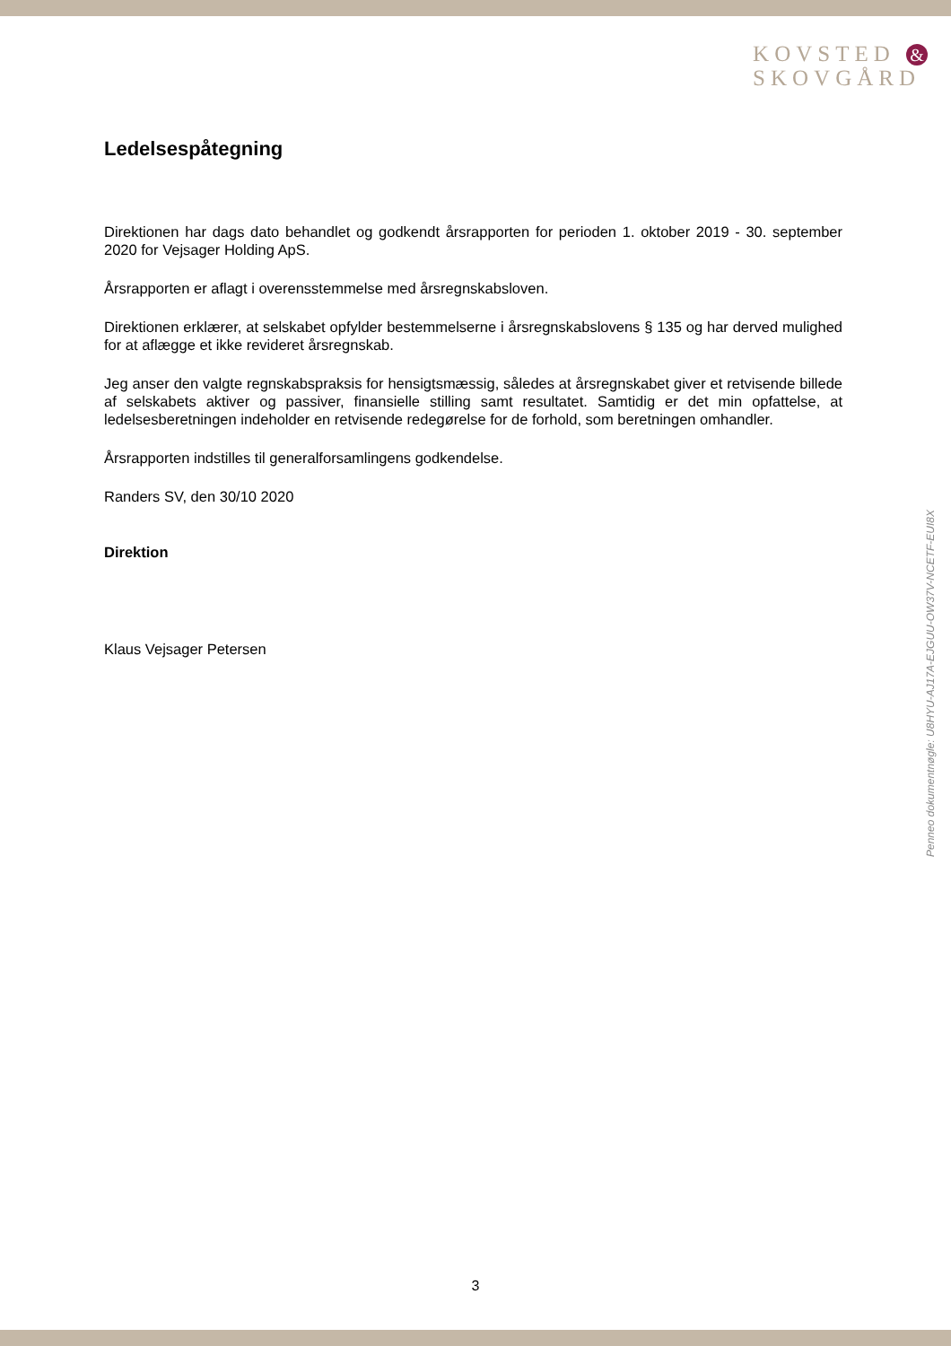KOVSTED &
SKOVGÅRD
Ledelsespåtegning
Direktionen har dags dato behandlet og godkendt årsrapporten for perioden 1. oktober 2019 - 30. september 2020 for Vejsager Holding ApS.
Årsrapporten er aflagt i overensstemmelse med årsregnskabsloven.
Direktionen erklærer, at selskabet opfylder bestemmelserne i årsregnskabslovens § 135 og har derved mulighed for at aflægge et ikke revideret årsregnskab.
Jeg anser den valgte regnskabspraksis for hensigtsmæssig, således at årsregnskabet giver et retvisende billede af selskabets aktiver og passiver, finansielle stilling samt resultatet. Samtidig er det min opfattelse, at ledelsesberetningen indeholder en retvisende redegørelse for de forhold, som beretningen omhandler.
Årsrapporten indstilles til generalforsamlingens godkendelse.
Randers SV, den 30/10 2020
Direktion
Klaus Vejsager Petersen
Penneo dokumentnøgle: U8HYU-AJ17A-EJGUU-OW37V-NCETF-EUI8X
3